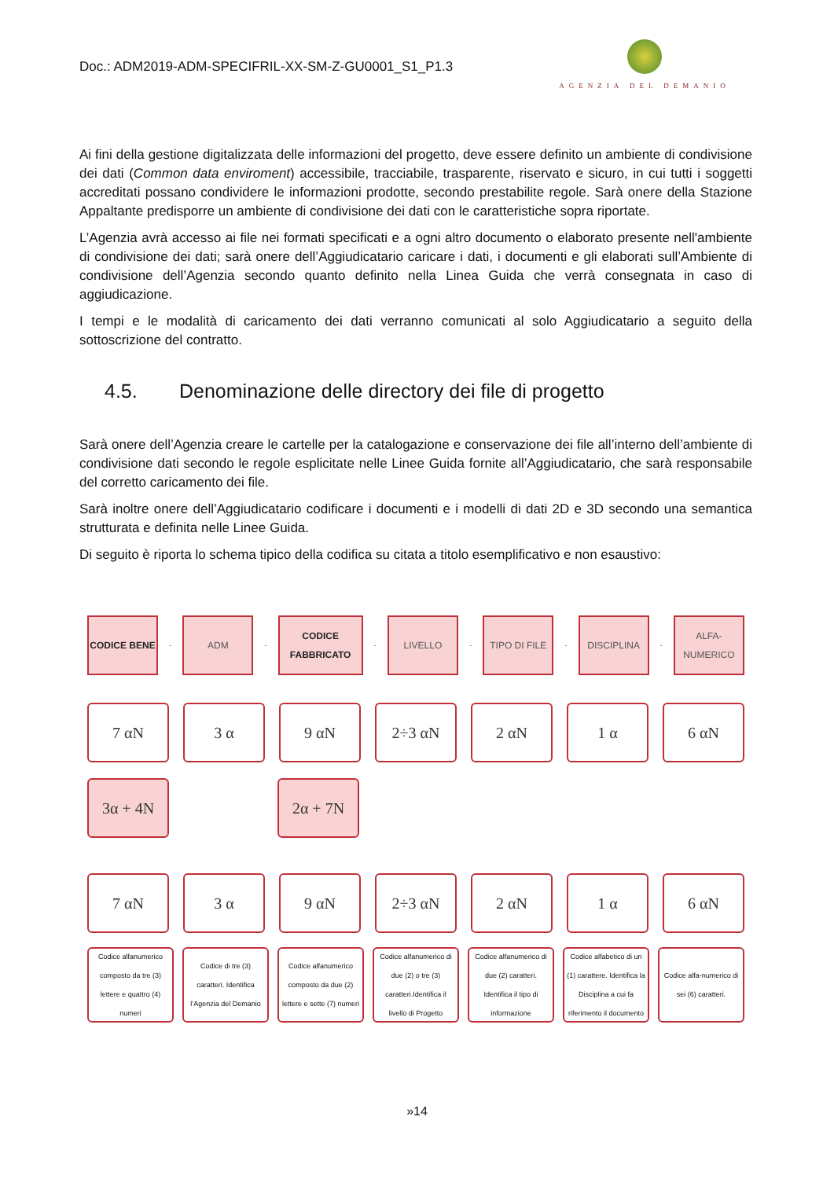Doc.: ADM2019-ADM-SPECIFRIL-XX-SM-Z-GU0001_S1_P1.3
AGENZIA DEL DEMANIO
Ai fini della gestione digitalizzata delle informazioni del progetto, deve essere definito un ambiente di condivisione dei dati (Common data enviroment) accessibile, tracciabile, trasparente, riservato e sicuro, in cui tutti i soggetti accreditati possano condividere le informazioni prodotte, secondo prestabilite regole. Sarà onere della Stazione Appaltante predisporre un ambiente di condivisione dei dati con le caratteristiche sopra riportate.
L’Agenzia avrà accesso ai file nei formati specificati e a ogni altro documento o elaborato presente nell'ambiente di condivisione dei dati; sarà onere dell’Aggiudicatario caricare i dati, i documenti e gli elaborati sull’Ambiente di condivisione dell’Agenzia secondo quanto definito nella Linea Guida che verrà consegnata in caso di aggiudicazione.
I tempi e le modalità di caricamento dei dati verranno comunicati al solo Aggiudicatario a seguito della sottoscrizione del contratto.
4.5. Denominazione delle directory dei file di progetto
Sarà onere dell’Agenzia creare le cartelle per la catalogazione e conservazione dei file all’interno dell’ambiente di condivisione dati secondo le regole esplicitate nelle Linee Guida fornite all’Aggiudicatario, che sarà responsabile del corretto caricamento dei file.
Sarà inoltre onere dell’Aggiudicatario codificare i documenti e i modelli di dati 2D e 3D secondo una semantica strutturata e definita nelle Linee Guida.
Di seguito è riporta lo schema tipico della codifica su citata a titolo esemplificativo e non esaustivo:
CODICE BENE
-
ADM
-
CODICE FABBRICATO
-
LIVELLO
-
TIPO DI FILE
-
DISCIPLINA
-
ALFA-NUMERICO
7 αN 3 α 9 αN 2÷3 αN 2 αN 1 α 6 αN
3α + 4N 2α + 7N
7 αN 3 α 9 αN 2÷3 αN 2 αN 1 α 6 αN
Codice alfanumerico composto da tre (3) lettere e quattro (4) numeri
Codice di tre (3) caratteri. Identifica l’Agenzia del Demanio
Codice alfanumerico composto da due (2) lettere e sette (7) numeri
Codice alfanumerico di due (2) o tre (3) caratteri.Identifica il livello di Progetto
Codice alfanumerico di due (2) caratteri. Identifica il tipo di informazione
Codice alfabetico di un (1) carattere. Identifica la Disciplina a cui fa riferimento il documento
Codice alfa-numerico di sei (6) caratteri.
»14